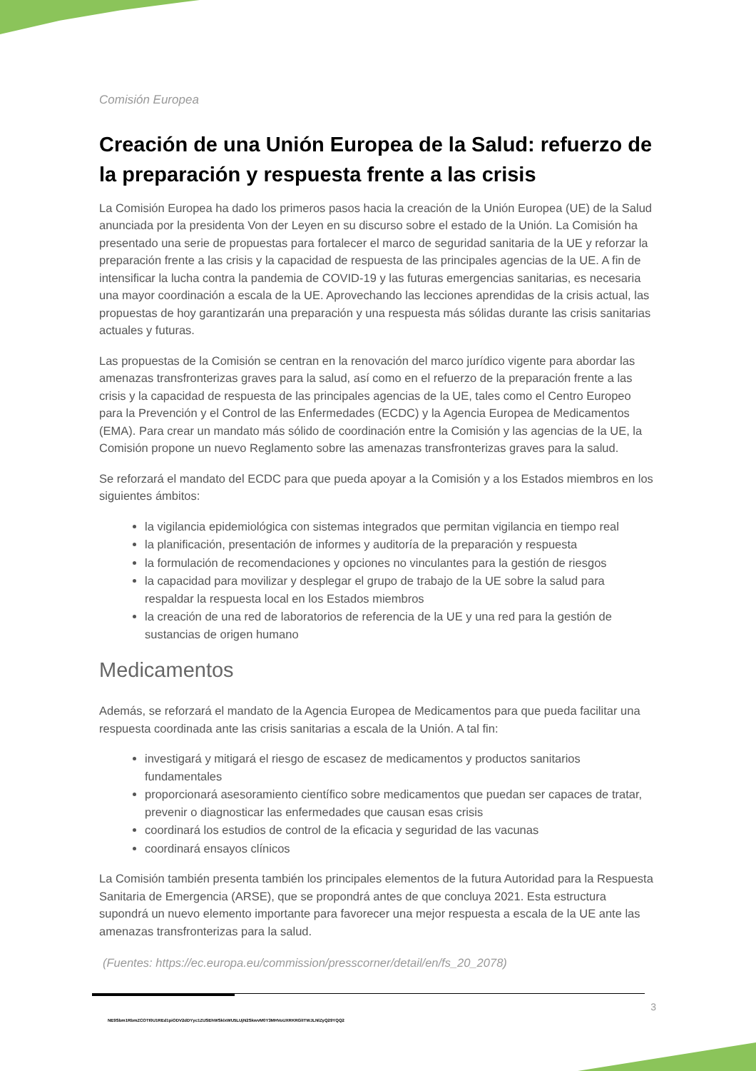Comisión Europea
Creación de una Unión Europea de la Salud: refuerzo de la preparación y respuesta frente a las crisis
La Comisión Europea ha dado los primeros pasos hacia la creación de la Unión Europea (UE) de la Salud anunciada por la presidenta Von der Leyen en su discurso sobre el estado de la Unión. La Comisión ha presentado una serie de propuestas para fortalecer el marco de seguridad sanitaria de la UE y reforzar la preparación frente a las crisis y la capacidad de respuesta de las principales agencias de la UE. A fin de intensificar la lucha contra la pandemia de COVID-19 y las futuras emergencias sanitarias, es necesaria una mayor coordinación a escala de la UE. Aprovechando las lecciones aprendidas de la crisis actual, las propuestas de hoy garantizarán una preparación y una respuesta más sólidas durante las crisis sanitarias actuales y futuras.
Las propuestas de la Comisión se centran en la renovación del marco jurídico vigente para abordar las amenazas transfronterizas graves para la salud, así como en el refuerzo de la preparación frente a las crisis y la capacidad de respuesta de las principales agencias de la UE, tales como el Centro Europeo para la Prevención y el Control de las Enfermedades (ECDC) y la Agencia Europea de Medicamentos (EMA). Para crear un mandato más sólido de coordinación entre la Comisión y las agencias de la UE, la Comisión propone un nuevo Reglamento sobre las amenazas transfronterizas graves para la salud.
Se reforzará el mandato del ECDC para que pueda apoyar a la Comisión y a los Estados miembros en los siguientes ámbitos:
la vigilancia epidemiológica con sistemas integrados que permitan vigilancia en tiempo real
la planificación, presentación de informes y auditoría de la preparación y respuesta
la formulación de recomendaciones y opciones no vinculantes para la gestión de riesgos
la capacidad para movilizar y desplegar el grupo de trabajo de la UE sobre la salud para respaldar la respuesta local en los Estados miembros
la creación de una red de laboratorios de referencia de la UE y una red para la gestión de sustancias de origen humano
Medicamentos
Además, se reforzará el mandato de la Agencia Europea de Medicamentos para que pueda facilitar una respuesta coordinada ante las crisis sanitarias a escala de la Unión. A tal fin:
investigará y mitigará el riesgo de escasez de medicamentos y productos sanitarios fundamentales
proporcionará asesoramiento científico sobre medicamentos que puedan ser capaces de tratar, prevenir o diagnosticar las enfermedades que causan esas crisis
coordinará los estudios de control de la eficacia y seguridad de las vacunas
coordinará ensayos clínicos
La Comisión también presenta también los principales elementos de la futura Autoridad para la Respuesta Sanitaria de Emergencia (ARSE), que se propondrá antes de que concluya 2021. Esta estructura supondrá un nuevo elemento importante para favorecer una mejor respuesta a escala de la UE ante las amenazas transfronterizas para la salud.
(Fuentes: https://ec.europa.eu/commission/presscorner/detail/en/fs_20_2078)
3
NE9Sbm1RbmZCOTI0U1REd1piODV2dDYyc1ZUSEhWSklxWU5LUjN2SkwvM0Y3MHVoUXRKRGlITWJLNlZyQ29YQQ2